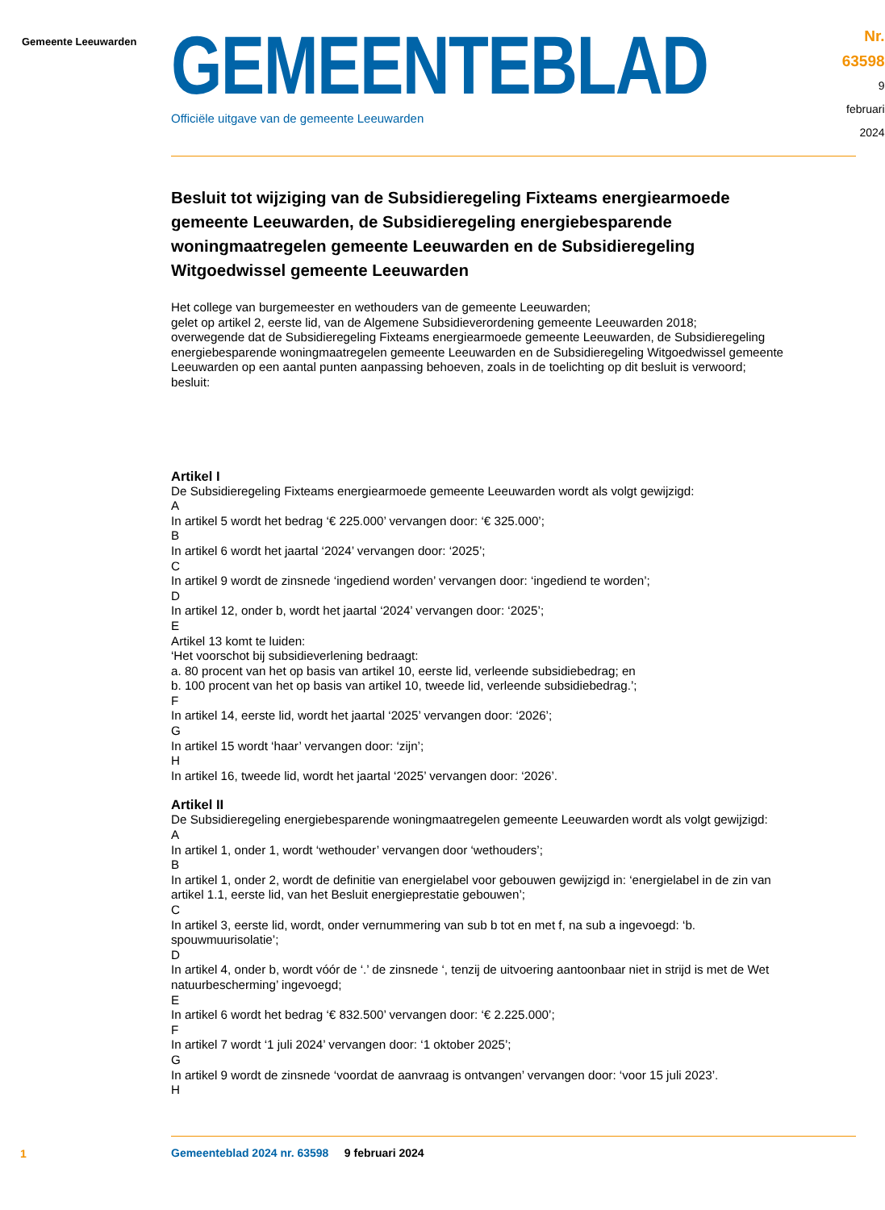Gemeente Leeuwarden
GEMEENTEBLAD
Officiële uitgave van de gemeente Leeuwarden
Nr. 63598
9 februari
2024
Besluit tot wijziging van de Subsidieregeling Fixteams energiearmoede gemeente Leeuwarden, de Subsidieregeling energiebesparende woningmaatregelen gemeente Leeuwarden en de Subsidieregeling Witgoedwissel gemeente Leeuwarden
Het college van burgemeester en wethouders van de gemeente Leeuwarden;
gelet op artikel 2, eerste lid, van de Algemene Subsidieverordening gemeente Leeuwarden 2018;
overwegende dat de Subsidieregeling Fixteams energiearmoede gemeente Leeuwarden, de Subsidieregeling energiebesparende woningmaatregelen gemeente Leeuwarden en de Subsidieregeling Witgoedwissel gemeente Leeuwarden op een aantal punten aanpassing behoeven, zoals in de toelichting op dit besluit is verwoord;
besluit:
Artikel I
De Subsidieregeling Fixteams energiearmoede gemeente Leeuwarden wordt als volgt gewijzigd:
A
In artikel 5 wordt het bedrag ‘€ 225.000’ vervangen door: ‘€ 325.000’;
B
In artikel 6 wordt het jaartal ‘2024’ vervangen door: ‘2025’;
C
In artikel 9 wordt de zinsnede ‘ingediend worden’ vervangen door: ‘ingediend te worden’;
D
In artikel 12, onder b, wordt het jaartal ‘2024’ vervangen door: ‘2025’;
E
Artikel 13 komt te luiden:
‘Het voorschot bij subsidieverlening bedraagt:
a. 80 procent van het op basis van artikel 10, eerste lid, verleende subsidiebedrag; en
b. 100 procent van het op basis van artikel 10, tweede lid, verleende subsidiebedrag.’;
F
In artikel 14, eerste lid, wordt het jaartal ‘2025’ vervangen door: ‘2026’;
G
In artikel 15 wordt ‘haar’ vervangen door: ‘zijn’;
H
In artikel 16, tweede lid, wordt het jaartal ‘2025’ vervangen door: ‘2026’.
Artikel II
De Subsidieregeling energiebesparende woningmaatregelen gemeente Leeuwarden wordt als volgt gewijzigd:
A
In artikel 1, onder 1, wordt ‘wethouder’ vervangen door ‘wethouders’;
B
In artikel 1, onder 2, wordt de definitie van energielabel voor gebouwen gewijzigd in: ‘energielabel in de zin van artikel 1.1, eerste lid, van het Besluit energieprestatie gebouwen’;
C
In artikel 3, eerste lid, wordt, onder vernummering van sub b tot en met f, na sub a ingevoegd: ‘b. spouwmuurisolatie’;
D
In artikel 4, onder b, wordt vóór de ‘.’ de zinsnede ‘, tenzij de uitvoering aantoonbaar niet in strijd is met de Wet natuurbescherming’ ingevoegd;
E
In artikel 6 wordt het bedrag ‘€ 832.500’ vervangen door: ‘€ 2.225.000’;
F
In artikel 7 wordt ‘1 juli 2024’ vervangen door: ‘1 oktober 2025’;
G
In artikel 9 wordt de zinsnede ‘voordat de aanvraag is ontvangen’ vervangen door: ‘voor 15 juli 2023’.
H
1
Gemeenteblad 2024 nr. 63598 9 februari 2024